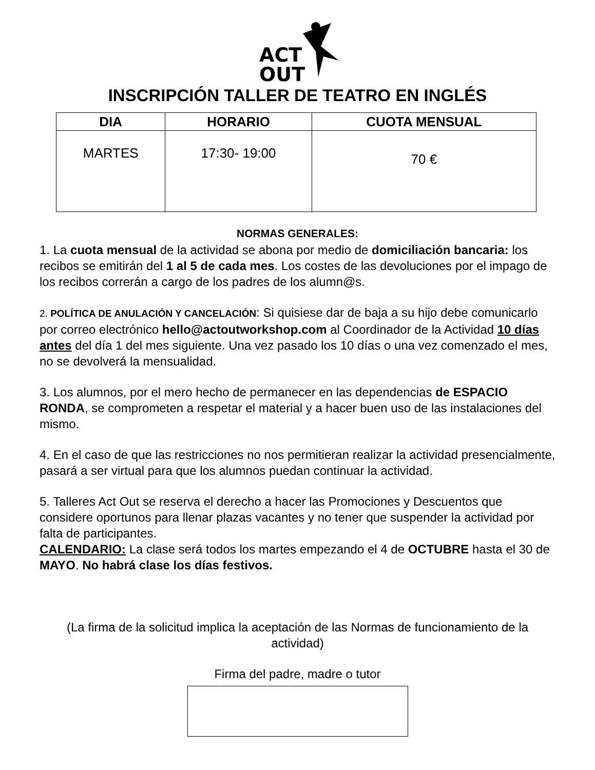ACT
OUT
INSCRIPCIÓN TALLER DE TEATRO EN INGLÉS
| DIA | HORARIO | CUOTA MENSUAL |
| --- | --- | --- |
| MARTES | 17:30- 19:00 | 70 € |
NORMAS GENERALES:
1. La cuota mensual de la actividad se abona por medio de domiciliación bancaria: los recibos se emitirán del 1 al 5 de cada mes. Los costes de las devoluciones por el impago de los recibos correrán a cargo de los padres de los alumn@s.
2. POLÍTICA DE ANULACIÓN Y CANCELACIÓN: Si quisiese dar de baja a su hijo debe comunicarlo por correo electrónico hello@actoutworkshop.com al Coordinador de la Actividad 10 días antes del día 1 del mes siguiente. Una vez pasado los 10 días o una vez comenzado el mes, no se devolverá la mensualidad.
3. Los alumnos, por el mero hecho de permanecer en las dependencias de ESPACIO RONDA, se comprometen a respetar el material y a hacer buen uso de las instalaciones del mismo.
4. En el caso de que las restricciones no nos permitieran realizar la actividad presencialmente, pasará a ser virtual para que los alumnos puedan continuar la actividad.
5. Talleres Act Out se reserva el derecho a hacer las Promociones y Descuentos que considere oportunos para llenar plazas vacantes y no tener que suspender la actividad por falta de participantes.
CALENDARIO: La clase será todos los martes empezando el 4 de OCTUBRE hasta el 30 de MAYO. No habrá clase los días festivos.
(La firma de la solicitud implica la aceptación de las Normas de funcionamiento de la actividad)
Firma del padre, madre o tutor